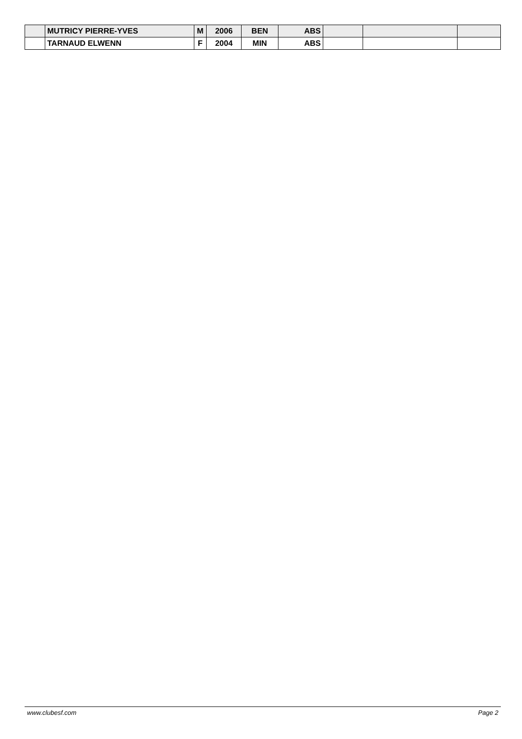| | MUTRICY PIERRE-YVES | M | 2006 | BEN | ABS | | | |
| | TARNAUD ELWENN | F | 2004 | MIN | ABS | | | |
www.clubesf.com Page 2